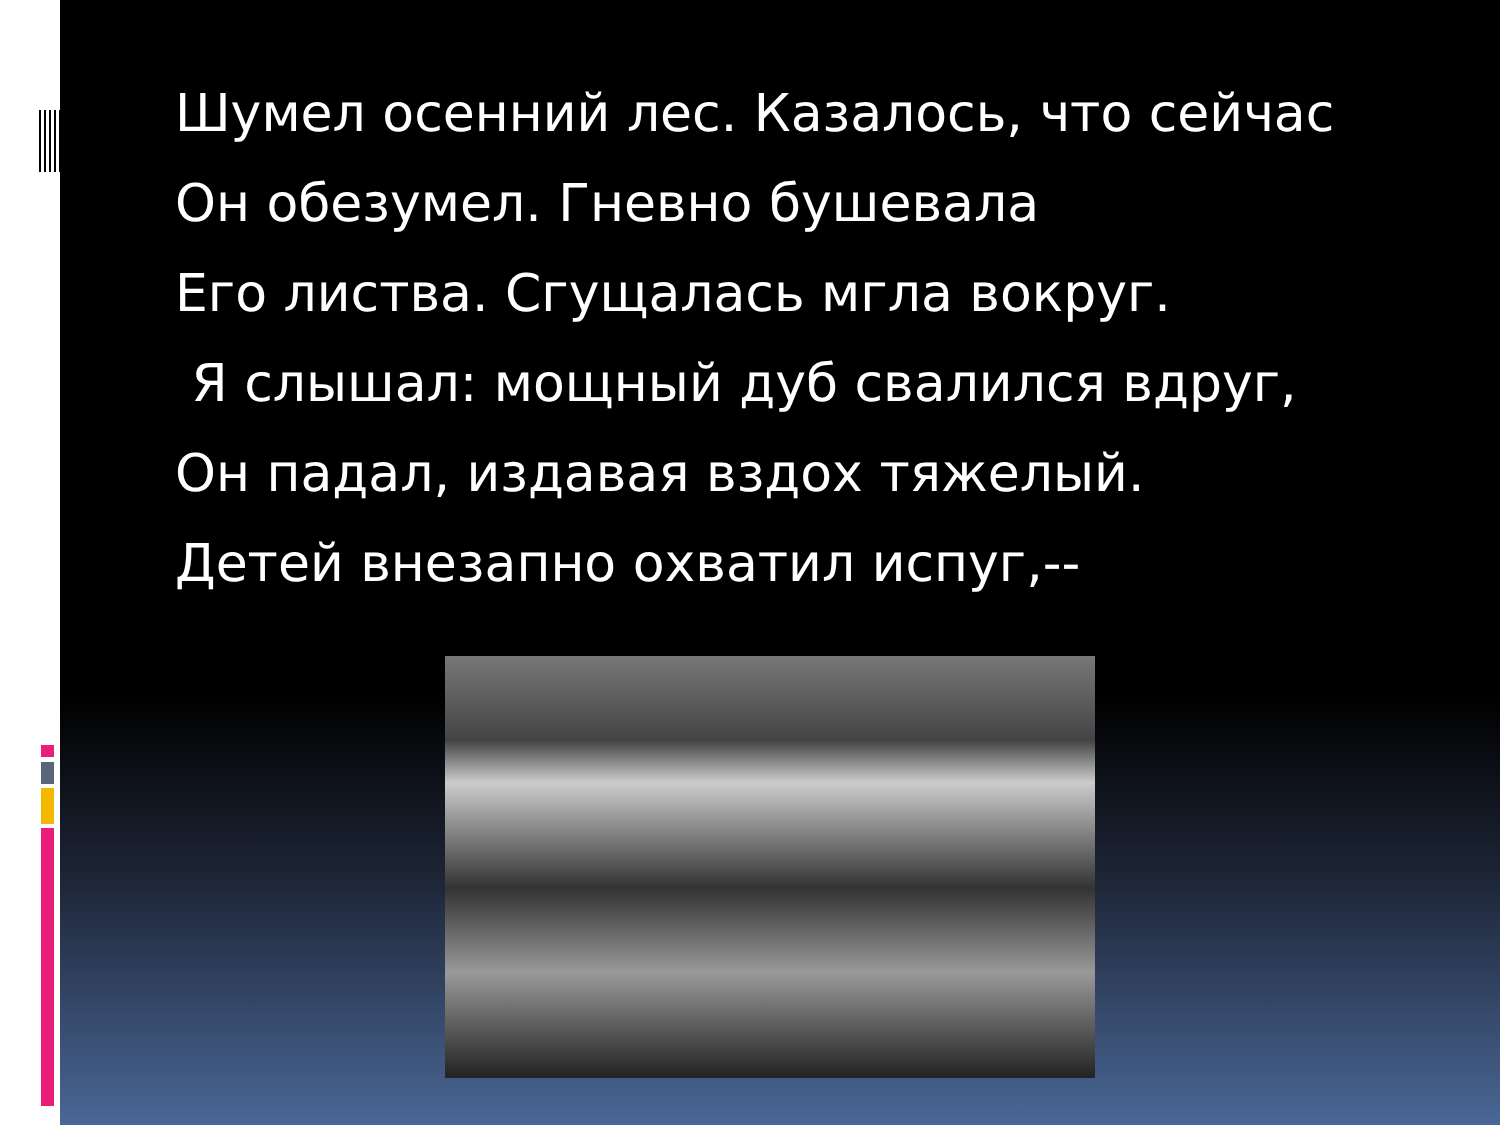Шумел осенний лес. Казалось, что сейчас
Он обезумел. Гневно бушевала
Его листва. Сгущалась мгла вокруг.
Я слышал: мощный дуб свалился вдруг,
Он падал, издавая вздох тяжелый.
Детей внезапно охватил испуг,--